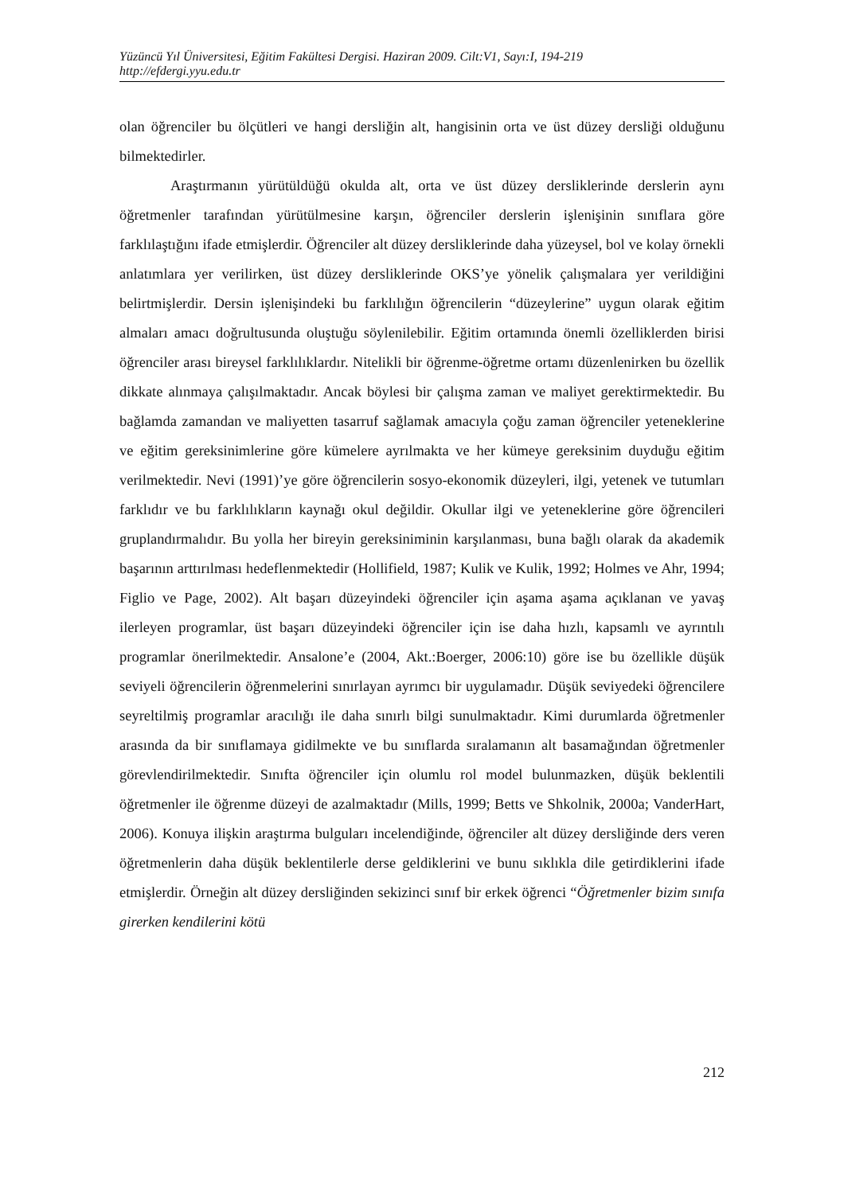Yüzüncü Yıl Üniversitesi, Eğitim Fakültesi Dergisi. Haziran 2009. Cilt:V1, Sayı:I, 194-219
http://efdergi.yyu.edu.tr
olan öğrenciler bu ölçütleri ve hangi dersliğin alt, hangisinin orta ve üst düzey dersliği olduğunu bilmektedirler.
Araştırmanın yürütüldüğü okulda alt, orta ve üst düzey dersliklerinde derslerin aynı öğretmenler tarafından yürütülmesine karşın, öğrenciler derslerin işlenişinin sınıflara göre farklılaştığını ifade etmişlerdir. Öğrenciler alt düzey dersliklerinde daha yüzeysel, bol ve kolay örnekli anlatımlara yer verilirken, üst düzey dersliklerinde OKS’ye yönelik çalışmalara yer verildiğini belirtmişlerdir. Dersin işlenişindeki bu farklılığın öğrencilerin “düzeylerine” uygun olarak eğitim almaları amacı doğrultusunda oluştuğu söylenilebilir. Eğitim ortamında önemli özelliklerden birisi öğrenciler arası bireysel farklılıklardır. Nitelikli bir öğrenme-öğretme ortamı düzenlenirken bu özellik dikkate alınmaya çalışılmaktadır. Ancak böylesi bir çalışma zaman ve maliyet gerektirmektedir. Bu bağlamda zamandan ve maliyetten tasarruf sağlamak amacıyla çoğu zaman öğrenciler yeteneklerine ve eğitim gereksinimlerine göre kümelere ayrılmakta ve her kümeye gereksinim duyduğu eğitim verilmektedir. Nevi (1991)’ye göre öğrencilerin sosyo-ekonomik düzeyleri, ilgi, yetenek ve tutumları farklıdır ve bu farklılıkların kaynağı okul değildir. Okullar ilgi ve yeteneklerine göre öğrencileri gruplandırmalıdır. Bu yolla her bireyin gereksiniminin karşılanması, buna bağlı olarak da akademik başarının arttırılması hedeflenmektedir (Hollifield, 1987; Kulik ve Kulik, 1992; Holmes ve Ahr, 1994; Figlio ve Page, 2002). Alt başarı düzeyindeki öğrenciler için aşama aşama açıklanan ve yavaş ilerleyen programlar, üst başarı düzeyindeki öğrenciler için ise daha hızlı, kapsamlı ve ayrıntılı programlar önerilmektedir. Ansalone’e (2004, Akt.:Boerger, 2006:10) göre ise bu özellikle düşük seviyeli öğrencilerin öğrenmelerini sınırlayan ayrımcı bir uygulamadır. Düşük seviyedeki öğrencilere seyreltilmiş programlar aracılığı ile daha sınırlı bilgi sunulmaktadır. Kimi durumlarda öğretmenler arasında da bir sınıflamaya gidilmekte ve bu sınıflarda sıralamanın alt basamağından öğretmenler görevlendirilmektedir. Sınıfta öğrenciler için olumlu rol model bulunmazken, düşük beklentili öğretmenler ile öğrenme düzeyi de azalmaktadır (Mills, 1999; Betts ve Shkolnik, 2000a; VanderHart, 2006). Konuya ilişkin araştırma bulguları incelendiğinde, öğrenciler alt düzey dersliğinde ders veren öğretmenlerin daha düşük beklentilerle derse geldiklerini ve bunu sıklıkla dile getirdiklerini ifade etmişlerdir. Örneğin alt düzey dersliğinden sekizinci sınıf bir erkek öğrenci “Öğretmenler bizim sınıfa girerken kendilerini kötü
212